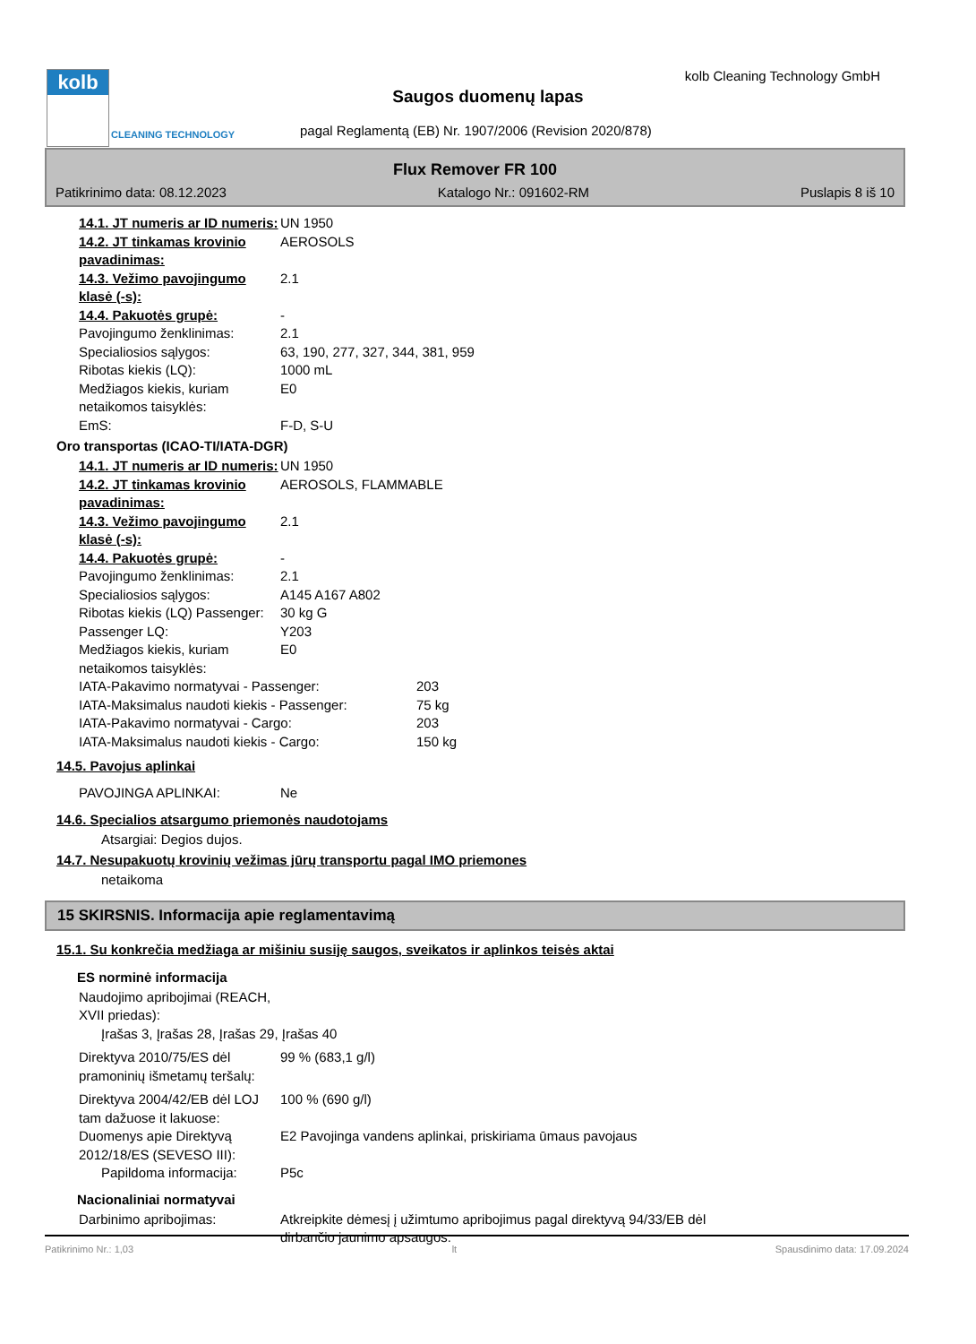kolb
CLEANING TECHNOLOGY
kolb Cleaning Technology GmbH
Saugos duomenų lapas
pagal Reglamentą (EB) Nr. 1907/2006 (Revision 2020/878)
Flux Remover FR 100
Patikrinimo data: 08.12.2023 Katalogo Nr.: 091602-RM Puslapis 8 iš 10
14.1. JT numeris ar ID numeris: UN 1950
14.2. JT tinkamas krovinio pavadinimas:
AEROSOLS
14.3. Vežimo pavojingumo klasė (-s):
2.1
14.4. Pakuotės grupė: -
Pavojingumo ženklinimas: 2.1
Specialiosios sąlygos: 63, 190, 277, 327, 344, 381, 959
Ribotas kiekis (LQ): 1000 mL
Medžiagos kiekis, kuriam netaikomos taisyklės:
E0
EmS: F-D, S-U
Oro transportas (ICAO-TI/IATA-DGR)
14.1. JT numeris ar ID numeris: UN 1950
14.2. JT tinkamas krovinio pavadinimas:
AEROSOLS, FLAMMABLE
14.3. Vežimo pavojingumo klasė (-s):
2.1
14.4. Pakuotės grupė: -
Pavojingumo ženklinimas: 2.1
Specialiosios sąlygos: A145 A167 A802
Ribotas kiekis (LQ) Passenger: 30 kg G
Passenger LQ: Y203
Medžiagos kiekis, kuriam netaikomos taisyklės:
E0
IATA-Pakavimo normatyvai - Passenger: 203
IATA-Maksimalus naudoti kiekis - Passenger: 75 kg
IATA-Pakavimo normatyvai - Cargo: 203
IATA-Maksimalus naudoti kiekis - Cargo: 150 kg
14.5. Pavojus aplinkai
PAVOJINGA APLINKAI: Ne
14.6. Specialios atsargumo priemonės naudotojams
Atsargiai: Degios dujos.
14.7. Nesupakuotų krovinių vežimas jūrų transportu pagal IMO priemones
netaikoma
15 SKIRSNIS. Informacija apie reglamentavimą
15.1. Su konkrečia medžiaga ar mišiniu susiję saugos, sveikatos ir aplinkos teisės aktai
ES norminė informacija
Naudojimo apribojimai (REACH, XVII priedas):
Įrašas 3, Įrašas 28, Įrašas 29, Įrašas 40
Direktyva 2010/75/ES dėl pramoninių išmetamų teršalų:
99 % (683,1 g/l)
Direktyva 2004/42/EB dėl LOJ tam dažuose it lakuose:
100 % (690 g/l)
Duomenys apie Direktyvą 2012/18/ES (SEVESO III):
E2 Pavojinga vandens aplinkai, priskiriama ūmaus pavojaus
Papildoma informacija: P5c
Nacionaliniai normatyvai
Darbinimo apribojimas: Atkreipkite dėmesį į užimtumo apribojimus pagal direktyvą 94/33/EB dėl dirbančio jaunimo apsaugos.
Patikrinimo Nr.: 1,03 lt Spausdinimo data: 17.09.2024